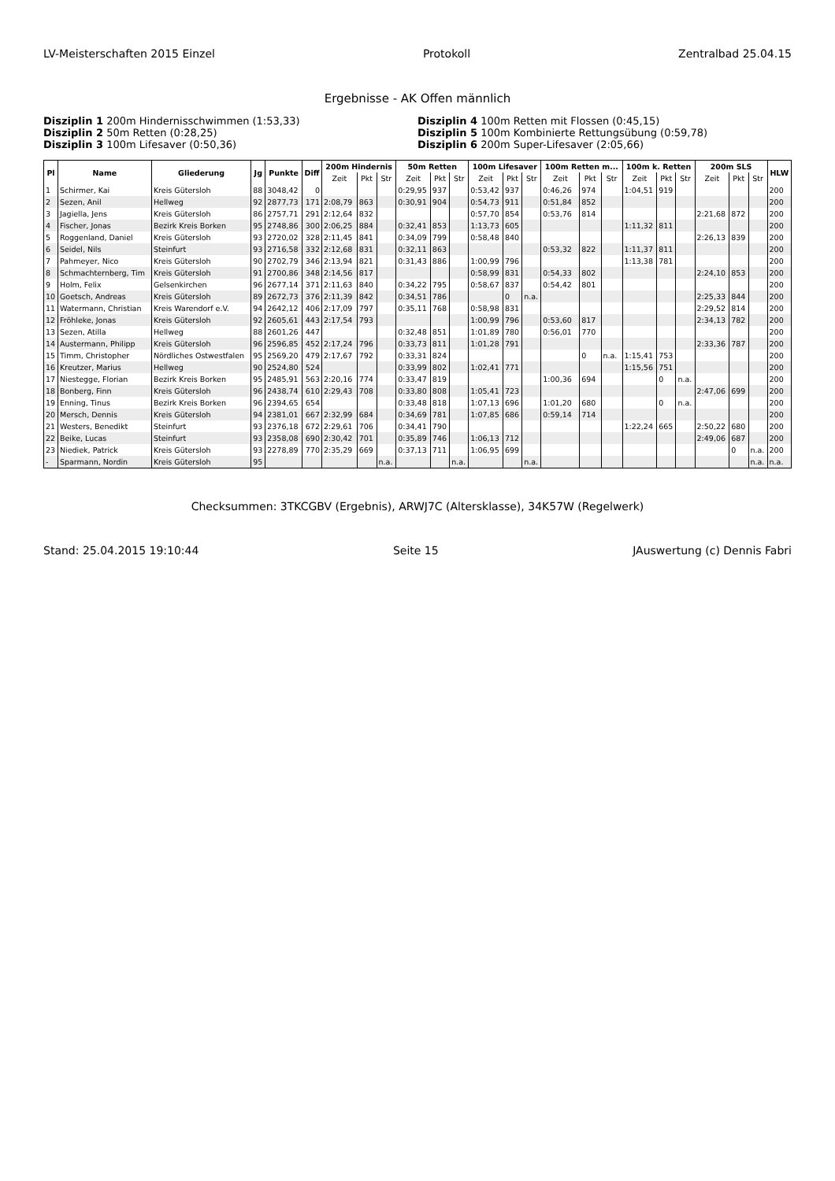LV-Meisterschaften 2015 Einzel Protokoll Zentralbad 25.04.15
Ergebnisse - AK Offen männlich
Disziplin 1 200m Hindernisschwimmen (1:53,33)
Disziplin 4 100m Retten mit Flossen (0:45,15)
Disziplin 2 50m Retten (0:28,25)
Disziplin 5 100m Kombinierte Rettungsübung (0:59,78)
Disziplin 3 100m Lifesaver (0:50,36)
Disziplin 6 200m Super-Lifesaver (2:05,66)
| Pl | Name | Gliederung | Jg | Punkte | Diff | 200m Hindernis | | | 50m Retten | | | 100m Lifesaver | | | 100m Retten m... | | | 100m k. Retten | | | 200m SLS | | | HLW |
| --- | --- | --- | --- | --- | --- | --- | --- | --- | --- | --- | --- | --- | --- | --- | --- | --- | --- | --- | --- | --- | --- | --- | --- | --- |
| | | | | | | Zeit | Pkt | Str | Zeit | Pkt | Str | Zeit | Pkt | Str | Zeit | Pkt | Str | Zeit | Pkt | Str | Zeit | Pkt | Str | |
| 1 | Schirmer, Kai | Kreis Gütersloh | 88 | 3048,42 | 0 | | | | 0:29,95 | 937 | | 0:53,42 | 937 | | 0:46,26 | 974 | | 1:04,51 | 919 | | | | | 200 |
| 2 | Sezen, Anil | Hellweg | 92 | 2877,73 | 171 | 2:08,79 | 863 | | 0:30,91 | 904 | | 0:54,73 | 911 | | 0:51,84 | 852 | | | | | | | | 200 |
| 3 | Jagiella, Jens | Kreis Gütersloh | 86 | 2757,71 | 291 | 2:12,64 | 832 | | | | | 0:57,70 | 854 | | 0:53,76 | 814 | | | | | 2:21,68 | 872 | | 200 |
| 4 | Fischer, Jonas | Bezirk Kreis Borken | 95 | 2748,86 | 300 | 2:06,25 | 884 | | 0:32,41 | 853 | | 1:13,73 | 605 | | | | | 1:11,32 | 811 | | | | | 200 |
| 5 | Roggenland, Daniel | Kreis Gütersloh | 93 | 2720,02 | 328 | 2:11,45 | 841 | | 0:34,09 | 799 | | 0:58,48 | 840 | | | | | | | | 2:26,13 | 839 | | 200 |
| 6 | Seidel, Nils | Steinfurt | 93 | 2716,58 | 332 | 2:12,68 | 831 | | 0:32,11 | 863 | | | | | 0:53,32 | 822 | | 1:11,37 | 811 | | | | | 200 |
| 7 | Pahmeyer, Nico | Kreis Gütersloh | 90 | 2702,79 | 346 | 2:13,94 | 821 | | 0:31,43 | 886 | | 1:00,99 | 796 | | | | | 1:13,38 | 781 | | | | | 200 |
| 8 | Schmachternberg, Tim | Kreis Gütersloh | 91 | 2700,86 | 348 | 2:14,56 | 817 | | | | | 0:58,99 | 831 | | 0:54,33 | 802 | | | | | 2:24,10 | 853 | | 200 |
| 9 | Holm, Felix | Gelsenkirchen | 96 | 2677,14 | 371 | 2:11,63 | 840 | | 0:34,22 | 795 | | 0:58,67 | 837 | | 0:54,42 | 801 | | | | | | | | 200 |
| 10 | Goetsch, Andreas | Kreis Gütersloh | 89 | 2672,73 | 376 | 2:11,39 | 842 | | 0:34,51 | 786 | | | 0 | n.a. | | | | | | | 2:25,33 | 844 | | 200 |
| 11 | Watermann, Christian | Kreis Warendorf e.V. | 94 | 2642,12 | 406 | 2:17,09 | 797 | | 0:35,11 | 768 | | 0:58,98 | 831 | | | | | | | | 2:29,52 | 814 | | 200 |
| 12 | Fröhleke, Jonas | Kreis Gütersloh | 92 | 2605,61 | 443 | 2:17,54 | 793 | | | | | 1:00,99 | 796 | | 0:53,60 | 817 | | | | | 2:34,13 | 782 | | 200 |
| 13 | Sezen, Atilla | Hellweg | 88 | 2601,26 | 447 | | | | 0:32,48 | 851 | | 1:01,89 | 780 | | 0:56,01 | 770 | | | | | | | | 200 |
| 14 | Austermann, Philipp | Kreis Gütersloh | 96 | 2596,85 | 452 | 2:17,24 | 796 | | 0:33,73 | 811 | | 1:01,28 | 791 | | | | | | | | 2:33,36 | 787 | | 200 |
| 15 | Timm, Christopher | Nördliches Ostwestfalen | 95 | 2569,20 | 479 | 2:17,67 | 792 | | 0:33,31 | 824 | | | | | | 0 | n.a. | 1:15,41 | 753 | | | | | 200 |
| 16 | Kreutzer, Marius | Hellweg | 90 | 2524,80 | 524 | | | | 0:33,99 | 802 | | 1:02,41 | 771 | | | | | 1:15,56 | 751 | | | | | 200 |
| 17 | Niestegge, Florian | Bezirk Kreis Borken | 95 | 2485,91 | 563 | 2:20,16 | 774 | | 0:33,47 | 819 | | | | | 1:00,36 | 694 | | | 0 | n.a. | | | | 200 |
| 18 | Bonberg, Finn | Kreis Gütersloh | 96 | 2438,74 | 610 | 2:29,43 | 708 | | 0:33,80 | 808 | | 1:05,41 | 723 | | | | | | | | 2:47,06 | 699 | | 200 |
| 19 | Enning, Tinus | Bezirk Kreis Borken | 96 | 2394,65 | 654 | | | | 0:33,48 | 818 | | 1:07,13 | 696 | | 1:01,20 | 680 | | | 0 | n.a. | | | | 200 |
| 20 | Mersch, Dennis | Kreis Gütersloh | 94 | 2381,01 | 667 | 2:32,99 | 684 | | 0:34,69 | 781 | | 1:07,85 | 686 | | 0:59,14 | 714 | | | | | | | | 200 |
| 21 | Westers, Benedikt | Steinfurt | 93 | 2376,18 | 672 | 2:29,61 | 706 | | 0:34,41 | 790 | | | | | | | | 1:22,24 | 665 | | 2:50,22 | 680 | | 200 |
| 22 | Beike, Lucas | Steinfurt | 93 | 2358,08 | 690 | 2:30,42 | 701 | | 0:35,89 | 746 | | 1:06,13 | 712 | | | | | | | | 2:49,06 | 687 | | 200 |
| 23 | Niediek, Patrick | Kreis Gütersloh | 93 | 2278,89 | 770 | 2:35,29 | 669 | | 0:37,13 | 711 | | 1:06,95 | 699 | | | | | | | | | 0 | n.a. | 200 |
| - | Sparmann, Nordin | Kreis Gütersloh | 95 | | | | | n.a. | | | n.a. | | | n.a. | | | | | | | | | n.a. | n.a. |
Checksummen: 3TKCGBV (Ergebnis), ARWJ7C (Altersklasse), 34K57W (Regelwerk)
Stand: 25.04.2015 19:10:44 Seite 15 JAuswertung (c) Dennis Fabri